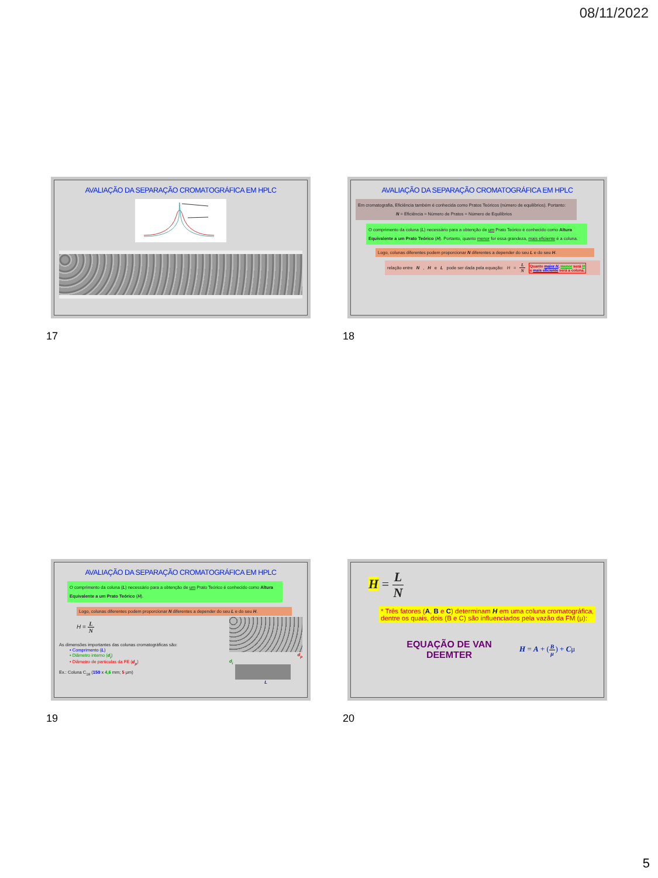08/11/2022
AVALIAÇÃO DA SEPARAÇÃO CROMATOGRÁFICA EM HPLC
17
AVALIAÇÃO DA SEPARAÇÃO CROMATOGRÁFICA EM HPLC
Em cromatografia, Eficiência também é conhecida como Pratos Teóricos (número de equilíbrios). Portanto:
N = Eficiência = Número de Pratos = Número de Equilíbrios
O comprimento da coluna (L) necessário para a obtenção de um Prato Teórico é conhecido como Altura Equivalente a um Prato Teórico (H). Portanto, quanto menor for essa grandeza, mais eficiente é a coluna.
Logo, colunas diferentes podem proporcionar N diferentes a depender do seu L e do seu H.
relação entre N, H e L pode ser dada pela equação: H = L N Quanto maior N, menor será H
e mais eficiente será a coluna.
18
AVALIAÇÃO DA SEPARAÇÃO CROMATOGRÁFICA EM HPLC
O comprimento da coluna (L) necessário para a obtenção de um Prato Teórico é conhecido como Altura Equivalente a um Prato Teórico (H).
Logo, colunas diferentes podem proporcionar N diferentes a depender do seu L e do seu H.
H = L N
As dimensões importantes das colunas cromatográficas são:
• Comprimento (L)
• Diâmetro interno (d<sub>i</sub>)
• Diâmetro de partículas da FE (d<sub>p</sub>)
Ex.: Coluna C<sub>18</sub> (150 x 4,6 mm; 5 μm)
d<sub>p</sub>
d<sub>i</sub>
L
19
H = L N
* Três fatores (A, B e C) determinam H em uma coluna cromatográfica, dentre os quais, dois (B e C) são influenciados pela vazão da FM (μ):
EQUAÇÃO DE VAN DEEMTER
H = A + (B μ) + Cμ
20
5